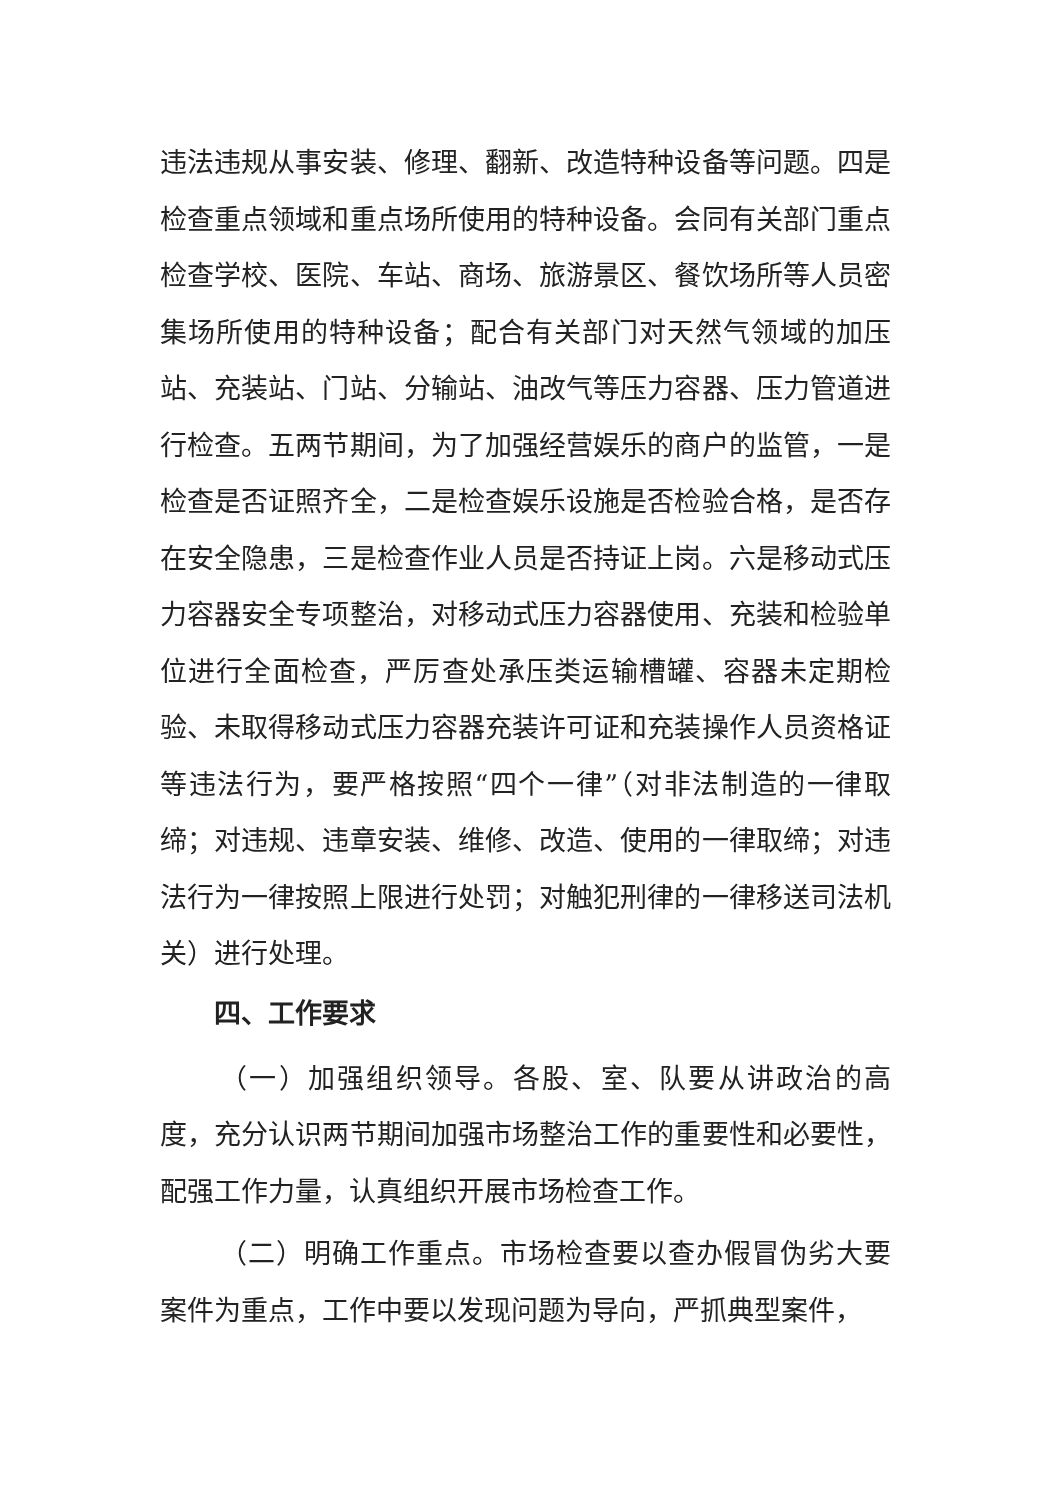违法违规从事安装、修理、翻新、改造特种设备等问题。四是检查重点领域和重点场所使用的特种设备。会同有关部门重点检查学校、医院、车站、商场、旅游景区、餐饮场所等人员密集场所使用的特种设备；配合有关部门对天然气领域的加压站、充装站、门站、分输站、油改气等压力容器、压力管道进行检查。五两节期间，为了加强经营娱乐的商户的监管，一是检查是否证照齐全，二是检查娱乐设施是否检验合格，是否存在安全隐患，三是检查作业人员是否持证上岗。六是移动式压力容器安全专项整治，对移动式压力容器使用、充装和检验单位进行全面检查，严厉查处承压类运输槽罐、容器未定期检验、未取得移动式压力容器充装许可证和充装操作人员资格证等违法行为，要严格按照“四个一律”（对非法制造的一律取缔；对违规、违章安装、维修、改造、使用的一律取缔；对违法行为一律按照上限进行处罚；对触犯刑律的一律移送司法机关）进行处理。
四、工作要求
（一）加强组织领导。各股、室、队要从讲政治的高度，充分认识两节期间加强市场整治工作的重要性和必要性，配强工作力量，认真组织开展市场检查工作。
（二）明确工作重点。市场检查要以查办假冒伪劣大要案件为重点，工作中要以发现问题为导向，严抓典型案件，